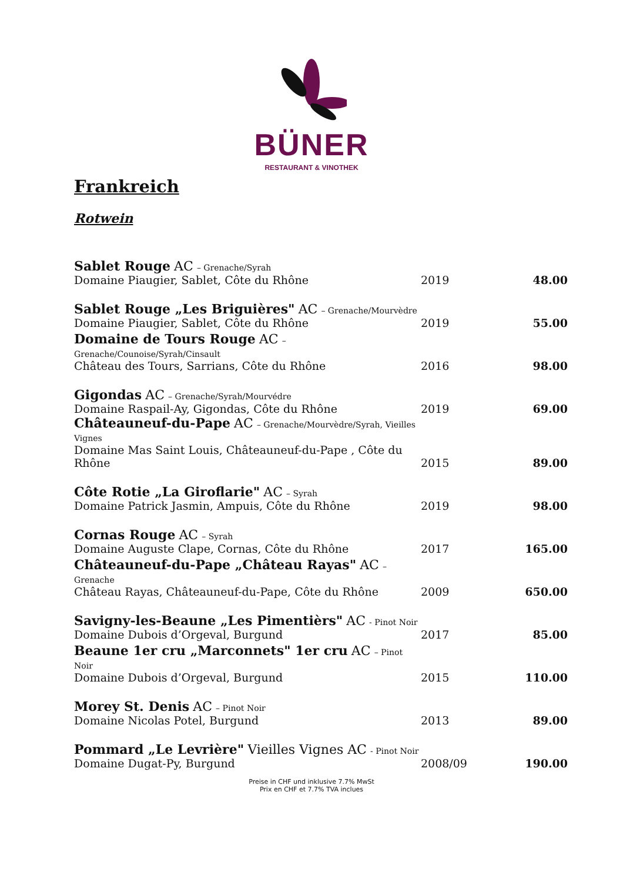BÜNER
RESTAURANT & VINOTHEK
Frankreich
Rotwein
| Sablet Rouge AC – Grenache/Syrah Domaine Piaugier, Sablet, Côte du Rhône | 2019 | 48.00 |
| Sablet Rouge „Les Briguières" AC – Grenache/Mourvèdre Domaine Piaugier, Sablet, Côte du Rhône | 2019 | 55.00 |
| Domaine de Tours Rouge AC – Grenache/Counoise/Syrah/Cinsault Château des Tours, Sarrians, Côte du Rhône | 2016 | 98.00 |
| Gigondas AC – Grenache/Syrah/Mourvédre Domaine Raspail-Ay, Gigondas, Côte du Rhône | 2019 | 69.00 |
| Châteauneuf-du-Pape AC – Grenache/Mourvèdre/Syrah, Vieilles Vignes Domaine Mas Saint Louis, Châteauneuf-du-Pape , Côte du Rhône | 2015 | 89.00 |
| Côte Rotie „La Giroflarie" AC – Syrah Domaine Patrick Jasmin, Ampuis, Côte du Rhône | 2019 | 98.00 |
| Cornas Rouge AC – Syrah Domaine Auguste Clape, Cornas, Côte du Rhône | 2017 | 165.00 |
| Châteauneuf-du-Pape „Château Rayas" AC – Grenache Château Rayas, Châteauneuf-du-Pape, Côte du Rhône | 2009 | 650.00 |
| Savigny-les-Beaune „Les Pimentièrs" AC - Pinot Noir Domaine Dubois d’Orgeval, Burgund | 2017 | 85.00 |
| Beaune 1er cru „Marconnets" 1er cru AC – Pinot Noir Domaine Dubois d’Orgeval, Burgund | 2015 | 110.00 |
| Morey St. Denis AC – Pinot Noir Domaine Nicolas Potel, Burgund | 2013 | 89.00 |
| Pommard „Le Levrière" Vieilles Vignes AC - Pinot Noir Domaine Dugat-Py, Burgund | 2008/09 | 190.00 |
Preise in CHF und inklusive 7.7% MwSt
Prix en CHF et 7.7% TVA inclues